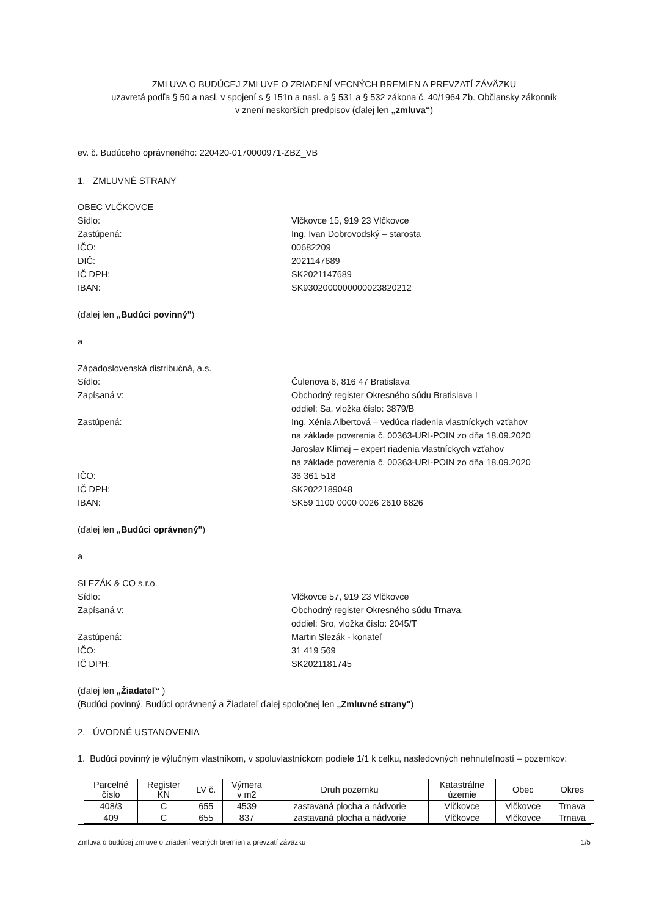ZMLUVA O BUDÚCEJ ZMLUVE O ZRIADENÍ VECNÝCH BREMIEN A PREVZATÍ ZÁVÄZKU
uzavretá podľa § 50 a nasl. v spojení s § 151n a nasl. a § 531 a § 532 zákona č. 40/1964 Zb. Občiansky zákonník
v znení neskorších predpisov (ďalej len „zmluva“)
ev. č. Budúceho oprávneného: 220420-0170000971-ZBZ_VB
1. ZMLUVNÉ STRANY
OBEC VLČKOVCE
Sídlo: Vlčkovce 15, 919 23 Vlčkovce
Zastúpená: Ing. Ivan Dobrovodský – starosta
IČO: 00682209
DIČ: 2021147689
IČ DPH: SK2021147689
IBAN: SK9302000000000023820212
(ďalej len „Budúci povinný")
a
Západoslovenská distribučná, a.s.
Sídlo: Čulenova 6, 816 47 Bratislava
Zapísaná v: Obchodný register Okresného súdu Bratislava I
oddiel: Sa, vložka číslo: 3879/B
Zastúpená: Ing. Xénia Albertová – vedúca riadenia vlastníckych vzťahov
na základe poverenia č. 00363-URI-POIN zo dňa 18.09.2020
Jaroslav Klimaj – expert riadenia vlastníckych vzťahov
na základe poverenia č. 00363-URI-POIN zo dňa 18.09.2020
IČO: 36 361 518
IČ DPH: SK2022189048
IBAN: SK59 1100 0000 0026 2610 6826
(ďalej len „Budúci oprávnený")
a
SLEZÁK & CO s.r.o.
Sídlo: Vlčkovce 57, 919 23 Vlčkovce
Zapísaná v: Obchodný register Okresného súdu Trnava,
oddiel: Sro, vložka číslo: 2045/T
Zastúpená: Martin Slezák - konateľ
IČO: 31 419 569
IČ DPH: SK2021181745
(ďalej len „Žiadateľ“ )
(Budúci povinný, Budúci oprávnený a Žiadateľ ďalej spoločnej len „Zmluvné strany")
2. ÚVODNÉ USTANOVENIA
1. Budúci povinný je výlučným vlastníkom, v spoluvlastníckom podiele 1/1 k celku, nasledovných nehnuteľností – pozemkov:
| Parcelné číslo | Register KN | LV č. | Výmera v m2 | Druh pozemku | Katastrálne územie | Obec | Okres |
| --- | --- | --- | --- | --- | --- | --- | --- |
| 408/3 | C | 655 | 4539 | zastavaná plocha a nádvorie | Vlčkovce | Vlčkovce | Trnava |
| 409 | C | 655 | 837 | zastavaná plocha a nádvorie | Vlčkovce | Vlčkovce | Trnava |
Zmluva o budúcej zmluve o zriadení vecných bremien a prevzatí záväzku 1/5